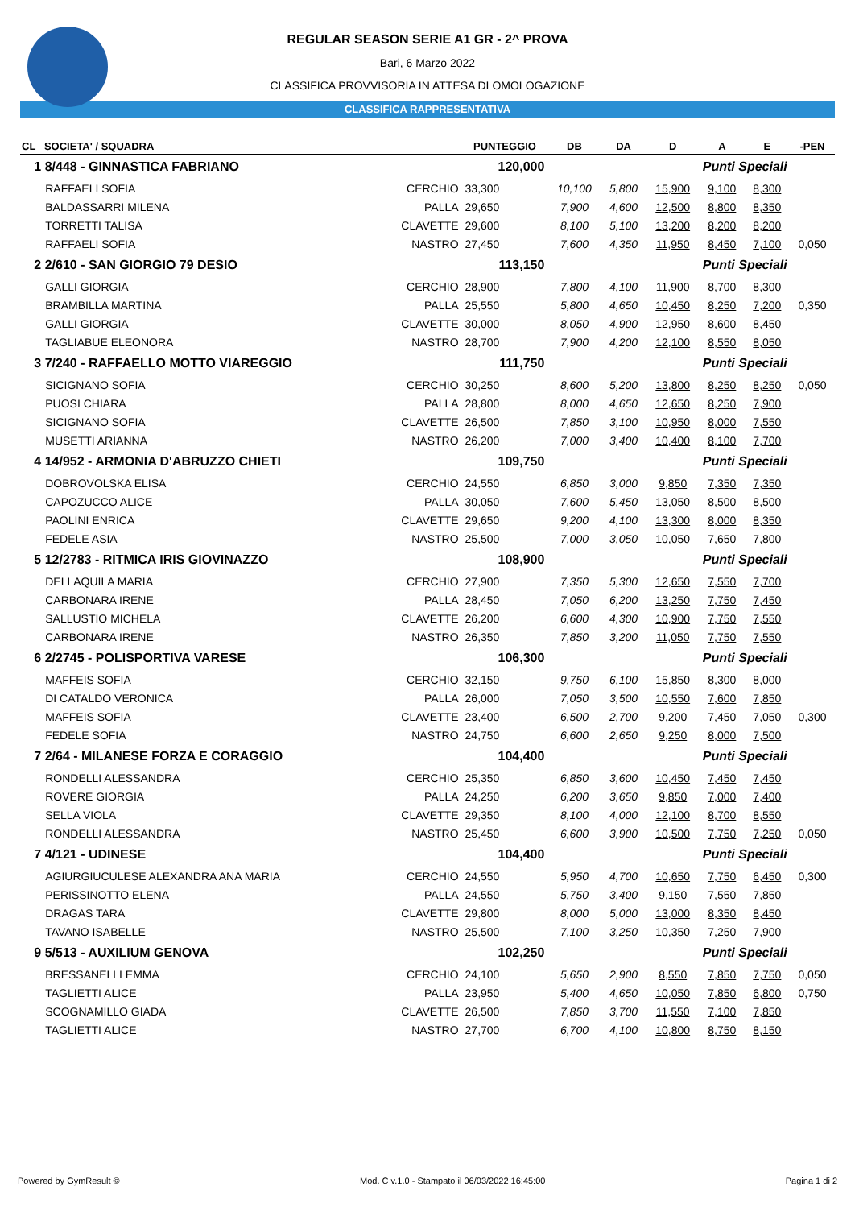REGULAR SEASON SERIE A1 GR - 2^ PROVA
Bari, 6 Marzo 2022
CLASSIFICA PROVVISORIA IN ATTESA DI OMOLOGAZIONE
CLASSIFICA RAPPRESENTATIVA
| CL SOCIETA' / SQUADRA | | PUNTEGGIO | DB | DA | D | A | E | -PEN |
| --- | --- | --- | --- | --- | --- | --- | --- | --- |
| 1 8/448 - GINNASTICA FABRIANO | | 120,000 | | | | Punti Speciali | | |
| RAFFAELI SOFIA | CERCHIO | 33,300 | 10,100 | 5,800 | 15,900 | 9,100 | 8,300 | |
| BALDASSARRI MILENA | PALLA | 29,650 | 7,900 | 4,600 | 12,500 | 8,800 | 8,350 | |
| TORRETTI TALISA | CLAVETTE | 29,600 | 8,100 | 5,100 | 13,200 | 8,200 | 8,200 | |
| RAFFAELI SOFIA | NASTRO | 27,450 | 7,600 | 4,350 | 11,950 | 8,450 | 7,100 | 0,050 |
| 2 2/610 - SAN GIORGIO 79 DESIO | | 113,150 | | | | Punti Speciali | | |
| GALLI GIORGIA | CERCHIO | 28,900 | 7,800 | 4,100 | 11,900 | 8,700 | 8,300 | |
| BRAMBILLA MARTINA | PALLA | 25,550 | 5,800 | 4,650 | 10,450 | 8,250 | 7,200 | 0,350 |
| GALLI GIORGIA | CLAVETTE | 30,000 | 8,050 | 4,900 | 12,950 | 8,600 | 8,450 | |
| TAGLIABUE ELEONORA | NASTRO | 28,700 | 7,900 | 4,200 | 12,100 | 8,550 | 8,050 | |
| 3 7/240 - RAFFAELLO MOTTO VIAREGGIO | | 111,750 | | | | Punti Speciali | | |
| SICIGNANO SOFIA | CERCHIO | 30,250 | 8,600 | 5,200 | 13,800 | 8,250 | 8,250 | 0,050 |
| PUOSI CHIARA | PALLA | 28,800 | 8,000 | 4,650 | 12,650 | 8,250 | 7,900 | |
| SICIGNANO SOFIA | CLAVETTE | 26,500 | 7,850 | 3,100 | 10,950 | 8,000 | 7,550 | |
| MUSETTI ARIANNA | NASTRO | 26,200 | 7,000 | 3,400 | 10,400 | 8,100 | 7,700 | |
| 4 14/952 - ARMONIA D'ABRUZZO CHIETI | | 109,750 | | | | Punti Speciali | | |
| DOBROVOLSKA ELISA | CERCHIO | 24,550 | 6,850 | 3,000 | 9,850 | 7,350 | 7,350 | |
| CAPOZUCCO ALICE | PALLA | 30,050 | 7,600 | 5,450 | 13,050 | 8,500 | 8,500 | |
| PAOLINI ENRICA | CLAVETTE | 29,650 | 9,200 | 4,100 | 13,300 | 8,000 | 8,350 | |
| FEDELE ASIA | NASTRO | 25,500 | 7,000 | 3,050 | 10,050 | 7,650 | 7,800 | |
| 5 12/2783 - RITMICA IRIS GIOVINAZZO | | 108,900 | | | | Punti Speciali | | |
| DELLAQUILA MARIA | CERCHIO | 27,900 | 7,350 | 5,300 | 12,650 | 7,550 | 7,700 | |
| CARBONARA IRENE | PALLA | 28,450 | 7,050 | 6,200 | 13,250 | 7,750 | 7,450 | |
| SALLUSTIO MICHELA | CLAVETTE | 26,200 | 6,600 | 4,300 | 10,900 | 7,750 | 7,550 | |
| CARBONARA IRENE | NASTRO | 26,350 | 7,850 | 3,200 | 11,050 | 7,750 | 7,550 | |
| 6 2/2745 - POLISPORTIVA VARESE | | 106,300 | | | | Punti Speciali | | |
| MAFFEIS SOFIA | CERCHIO | 32,150 | 9,750 | 6,100 | 15,850 | 8,300 | 8,000 | |
| DI CATALDO VERONICA | PALLA | 26,000 | 7,050 | 3,500 | 10,550 | 7,600 | 7,850 | |
| MAFFEIS SOFIA | CLAVETTE | 23,400 | 6,500 | 2,700 | 9,200 | 7,450 | 7,050 | 0,300 |
| FEDELE SOFIA | NASTRO | 24,750 | 6,600 | 2,650 | 9,250 | 8,000 | 7,500 | |
| 7 2/64 - MILANESE FORZA E CORAGGIO | | 104,400 | | | | Punti Speciali | | |
| RONDELLI ALESSANDRA | CERCHIO | 25,350 | 6,850 | 3,600 | 10,450 | 7,450 | 7,450 | |
| ROVERE GIORGIA | PALLA | 24,250 | 6,200 | 3,650 | 9,850 | 7,000 | 7,400 | |
| SELLA VIOLA | CLAVETTE | 29,350 | 8,100 | 4,000 | 12,100 | 8,700 | 8,550 | |
| RONDELLI ALESSANDRA | NASTRO | 25,450 | 6,600 | 3,900 | 10,500 | 7,750 | 7,250 | 0,050 |
| 7 4/121 - UDINESE | | 104,400 | | | | Punti Speciali | | |
| AGIURGIUCULESE ALEXANDRA ANA MARIA | CERCHIO | 24,550 | 5,950 | 4,700 | 10,650 | 7,750 | 6,450 | 0,300 |
| PERISSINOTTO ELENA | PALLA | 24,550 | 5,750 | 3,400 | 9,150 | 7,550 | 7,850 | |
| DRAGAS TARA | CLAVETTE | 29,800 | 8,000 | 5,000 | 13,000 | 8,350 | 8,450 | |
| TAVANO ISABELLE | NASTRO | 25,500 | 7,100 | 3,250 | 10,350 | 7,250 | 7,900 | |
| 9 5/513 - AUXILIUM GENOVA | | 102,250 | | | | Punti Speciali | | |
| BRESSANELLI EMMA | CERCHIO | 24,100 | 5,650 | 2,900 | 8,550 | 7,850 | 7,750 | 0,050 |
| TAGLIETTI ALICE | PALLA | 23,950 | 5,400 | 4,650 | 10,050 | 7,850 | 6,800 | 0,750 |
| SCOGNAMILLO GIADA | CLAVETTE | 26,500 | 7,850 | 3,700 | 11,550 | 7,100 | 7,850 | |
| TAGLIETTI ALICE | NASTRO | 27,700 | 6,700 | 4,100 | 10,800 | 8,750 | 8,150 | |
Powered by GymResult © Mod. C v.1.0 - Stampato il 06/03/2022 16:45:00 Pagina 1 di 2